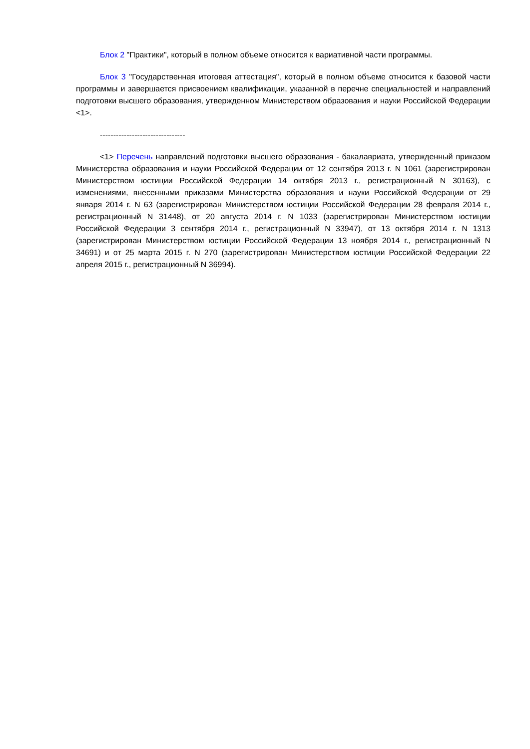Блок 2 "Практики", который в полном объеме относится к вариативной части программы.
Блок 3 "Государственная итоговая аттестация", который в полном объеме относится к базовой части программы и завершается присвоением квалификации, указанной в перечне специальностей и направлений подготовки высшего образования, утвержденном Министерством образования и науки Российской Федерации <1>.
--------------------------------
<1> Перечень направлений подготовки высшего образования - бакалавриата, утвержденный приказом Министерства образования и науки Российской Федерации от 12 сентября 2013 г. N 1061 (зарегистрирован Министерством юстиции Российской Федерации 14 октября 2013 г., регистрационный N 30163), с изменениями, внесенными приказами Министерства образования и науки Российской Федерации от 29 января 2014 г. N 63 (зарегистрирован Министерством юстиции Российской Федерации 28 февраля 2014 г., регистрационный N 31448), от 20 августа 2014 г. N 1033 (зарегистрирован Министерством юстиции Российской Федерации 3 сентября 2014 г., регистрационный N 33947), от 13 октября 2014 г. N 1313 (зарегистрирован Министерством юстиции Российской Федерации 13 ноября 2014 г., регистрационный N 34691) и от 25 марта 2015 г. N 270 (зарегистрирован Министерством юстиции Российской Федерации 22 апреля 2015 г., регистрационный N 36994).